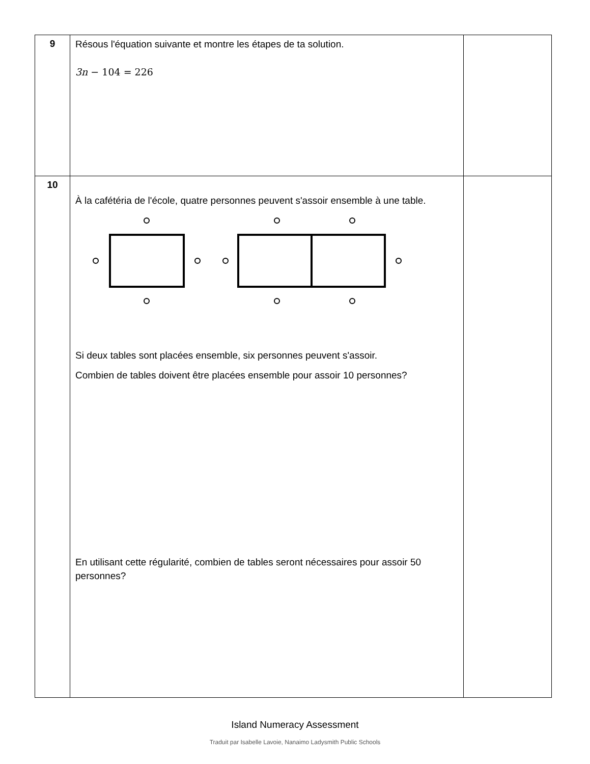| 9 | Résous l'équation suivante et montre les étapes de ta solution. 3n − 104 = 226 | |
| 10 | À la cafétéria de l'école, quatre personnes peuvent s'assoir ensemble à une table. Si deux tables sont placées ensemble, six personnes peuvent s'assoir. Combien de tables doivent être placées ensemble pour assoir 10 personnes? En utilisant cette régularité, combien de tables seront nécessaires pour assoir 50 personnes? | |
Island Numeracy Assessment
Traduit par Isabelle Lavoie, Nanaimo Ladysmith Public Schools